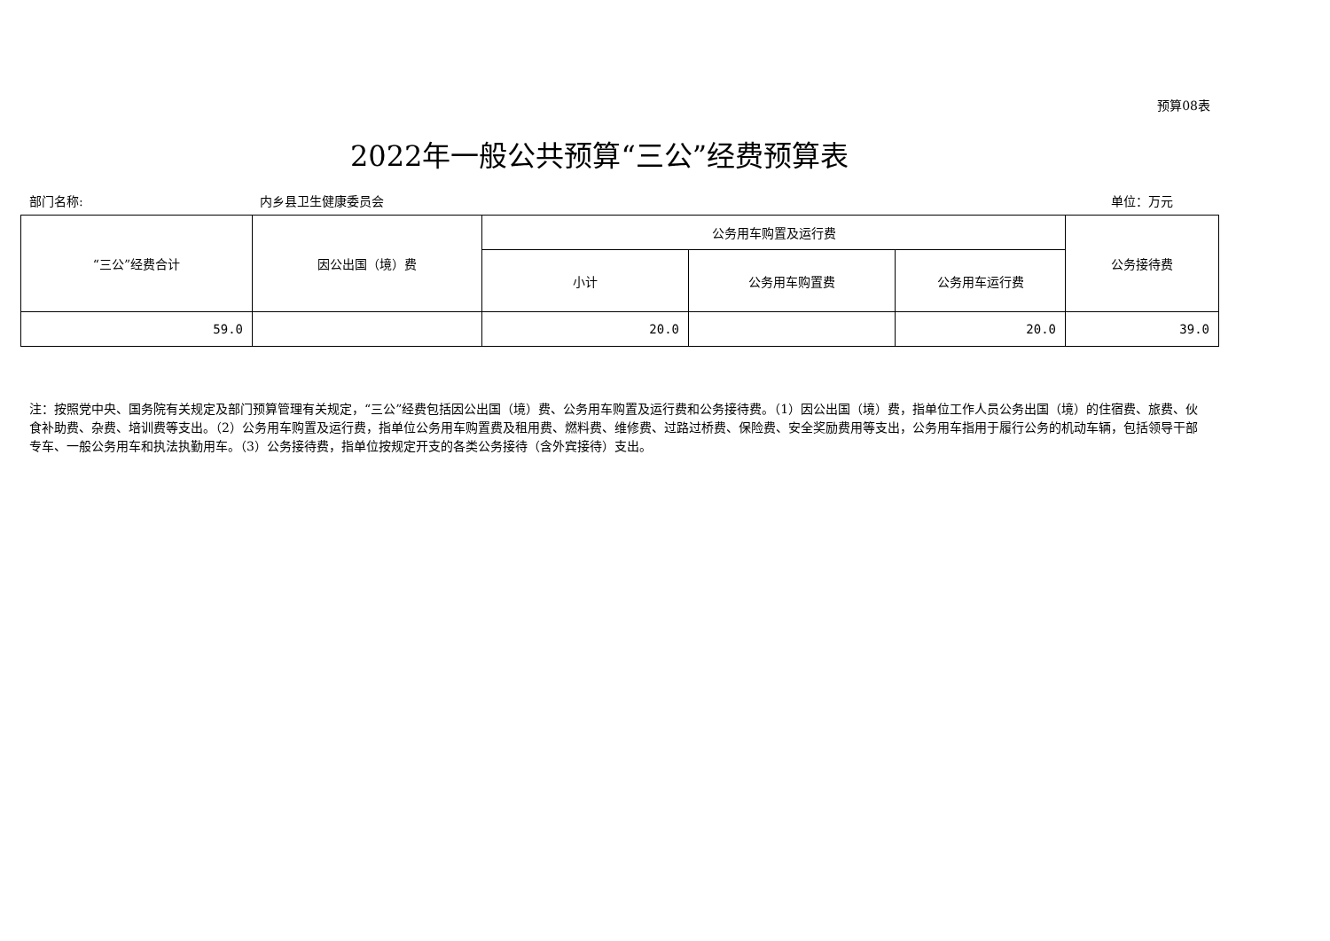预算08表
2022年一般公共预算“三公”经费预算表
部门名称: 内乡县卫生健康委员会 单位：万元
| “三公”经费合计 | 因公出国（境）费 | 公务用车购置及运行费 | | | 公务接待费 |
| --- | --- | --- | --- | --- | --- |
| | | 小计 | 公务用车购置费 | 公务用车运行费 | |
| 59.0 | | 20.0 | | 20.0 | 39.0 |
注：按照党中央、国务院有关规定及部门预算管理有关规定，“三公”经费包括因公出国（境）费、公务用车购置及运行费和公务接待费。（1）因公出国（境）费，指单位工作人员公务出国（境）的住宿费、旅费、伙食补助费、杂费、培训费等支出。（2）公务用车购置及运行费，指单位公务用车购置费及租用费、燃料费、维修费、过路过桥费、保险费、安全奖励费用等支出，公务用车指用于履行公务的机动车辆，包括领导干部专车、一般公务用车和执法执勤用车。（3）公务接待费，指单位按规定开支的各类公务接待（含外宾接待）支出。